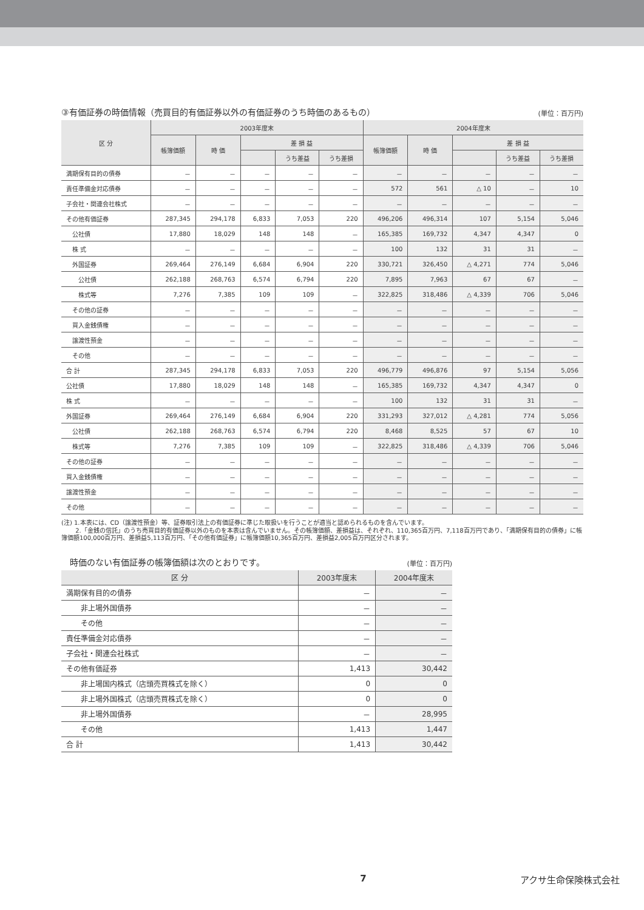③有価証券の時価情報（売買目的有価証券以外の有価証券のうち時価のあるもの） (単位：百万円)
| 区 分 | 2003年度末 | | | | | 2004年度末 | | | | |
| --- | --- | --- | --- | --- | --- | --- | --- | --- | --- | --- |
| | 帳簿価額 | 時 価 | 差 損 益 | | | 帳簿価額 | 時 価 | 差 損 益 | | |
| | | | | うち差益 | うち差損 | | | | うち差益 | うち差損 |
| 満期保有目的の債券 | － | － | － | － | － | － | － | － | － | － |
| 責任準備金対応債券 | － | － | － | － | － | 572 | 561 | △ 10 | － | 10 |
| 子会社・関連会社株式 | － | － | － | － | － | － | － | － | － | － |
| その他有価証券 | 287,345 | 294,178 | 6,833 | 7,053 | 220 | 496,206 | 496,314 | 107 | 5,154 | 5,046 |
| 公社債 | 17,880 | 18,029 | 148 | 148 | － | 165,385 | 169,732 | 4,347 | 4,347 | 0 |
| 株 式 | － | － | － | － | － | 100 | 132 | 31 | 31 | － |
| 外国証券 | 269,464 | 276,149 | 6,684 | 6,904 | 220 | 330,721 | 326,450 | △ 4,271 | 774 | 5,046 |
| 公社債 | 262,188 | 268,763 | 6,574 | 6,794 | 220 | 7,895 | 7,963 | 67 | 67 | － |
| 株式等 | 7,276 | 7,385 | 109 | 109 | － | 322,825 | 318,486 | △ 4,339 | 706 | 5,046 |
| その他の証券 | － | － | － | － | － | － | － | － | － | － |
| 買入金銭債権 | － | － | － | － | － | － | － | － | － | － |
| 譲渡性預金 | － | － | － | － | － | － | － | － | － | － |
| その他 | － | － | － | － | － | － | － | － | － | － |
| 合 計 | 287,345 | 294,178 | 6,833 | 7,053 | 220 | 496,779 | 496,876 | 97 | 5,154 | 5,056 |
| 公社債 | 17,880 | 18,029 | 148 | 148 | － | 165,385 | 169,732 | 4,347 | 4,347 | 0 |
| 株 式 | － | － | － | － | － | 100 | 132 | 31 | 31 | － |
| 外国証券 | 269,464 | 276,149 | 6,684 | 6,904 | 220 | 331,293 | 327,012 | △ 4,281 | 774 | 5,056 |
| 公社債 | 262,188 | 268,763 | 6,574 | 6,794 | 220 | 8,468 | 8,525 | 57 | 67 | 10 |
| 株式等 | 7,276 | 7,385 | 109 | 109 | － | 322,825 | 318,486 | △ 4,339 | 706 | 5,046 |
| その他の証券 | － | － | － | － | － | － | － | － | － | － |
| 買入金銭債権 | － | － | － | － | － | － | － | － | － | － |
| 譲渡性預金 | － | － | － | － | － | － | － | － | － | － |
| その他 | － | － | － | － | － | － | － | － | － | － |
(注) 1.本表には、CD（譲渡性預金）等、証券取引法上の有価証券に準じた取扱いを行うことが適当と認められるものを含んでいます。
　　 2.「金銭の信託」のうち売買目的有価証券以外のものを本表は含んでいません。その帳簿価額、差損益は、それぞれ、110,365百万円、7,118百万円であり、「満期保有目的の債券」に帳簿価額100,000百万円、差損益5,113百万円、「その他有価証券」に帳簿価額10,365百万円、差損益2,005百万円区分されます。
　時価のない有価証券の帳簿価額は次のとおりです。 (単位：百万円)
| 区 分 | 2003年度末 | 2004年度末 |
| --- | --- | --- |
| 満期保有目的の債券 | － | － |
| 非上場外国債券 | － | － |
| その他 | － | － |
| 責任準備金対応債券 | － | － |
| 子会社・関連会社株式 | － | － |
| その他有価証券 | 1,413 | 30,442 |
| 非上場国内株式（店頭売買株式を除く） | 0 | 0 |
| 非上場外国株式（店頭売買株式を除く） | 0 | 0 |
| 非上場外国債券 | － | 28,995 |
| その他 | 1,413 | 1,447 |
| 合 計 | 1,413 | 30,442 |
7 アクサ生命保険株式会社